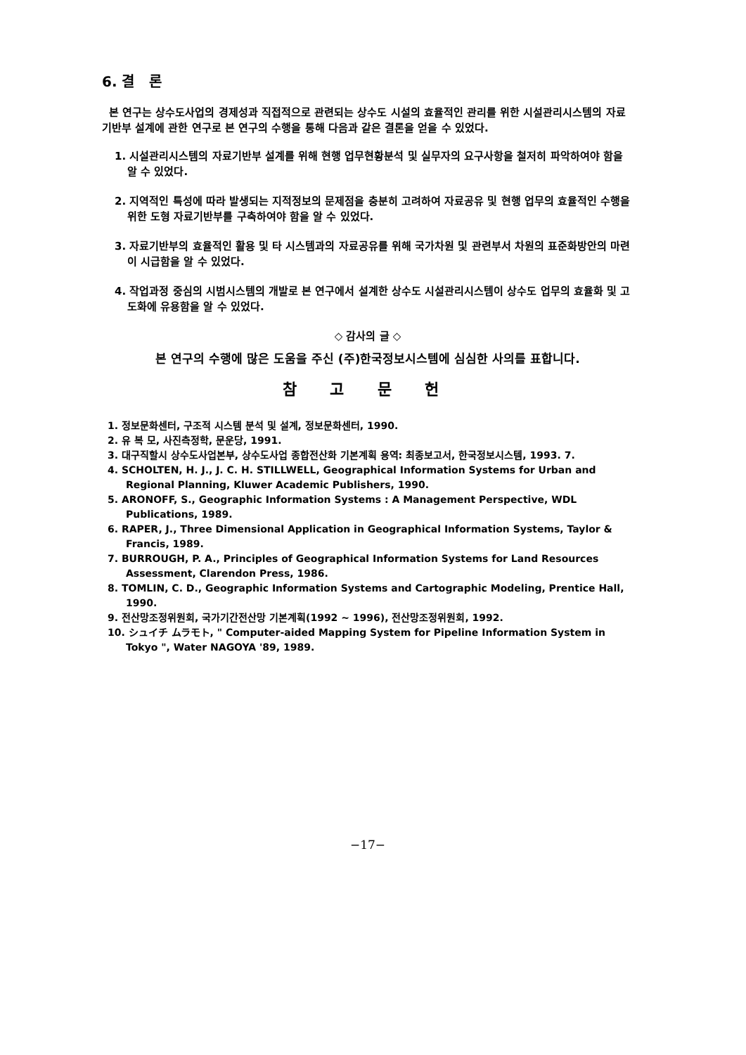6. 결 론
본 연구는 상수도사업의 경제성과 직접적으로 관련되는 상수도 시설의 효율적인 관리를 위한 시설관리시스템의 자료기반부 설계에 관한 연구로 본 연구의 수행을 통해 다음과 같은 결론을 얻을 수 있었다.
1. 시설관리시스템의 자료기반부 설계를 위해 현행 업무현황분석 및 실무자의 요구사항을 철저히 파악하여야 함을 알 수 있었다.
2. 지역적인 특성에 따라 발생되는 지적정보의 문제점을 충분히 고려하여 자료공유 및 현행 업무의 효율적인 수행을 위한 도형 자료기반부를 구축하여야 함을 알 수 있었다.
3. 자료기반부의 효율적인 활용 및 타 시스템과의 자료공유를 위해 국가차원 및 관련부서 차원의 표준화방안의 마련이 시급함을 알 수 있었다.
4. 작업과정 중심의 시범시스템의 개발로 본 연구에서 설계한 상수도 시설관리시스템이 상수도 업무의 효율화 및 고도화에 유용함을 알 수 있었다.
◇ 감사의 글 ◇
본 연구의 수행에 많은 도움을 주신 (주)한국정보시스템에 심심한 사의를 표합니다.
참 고 문 헌
1. 정보문화센터, 구조적 시스템 분석 및 설계, 정보문화센터, 1990.
2. 유 복 모, 사진측정학, 문운당, 1991.
3. 대구직할시 상수도사업본부, 상수도사업 종합전산화 기본계획 용역: 최종보고서, 한국정보시스템, 1993. 7.
4. SCHOLTEN, H. J., J. C. H. STILLWELL, Geographical Information Systems for Urban and Regional Planning, Kluwer Academic Publishers, 1990.
5. ARONOFF, S., Geographic Information Systems : A Management Perspective, WDL Publications, 1989.
6. RAPER, J., Three Dimensional Application in Geographical Information Systems, Taylor & Francis, 1989.
7. BURROUGH, P. A., Principles of Geographical Information Systems for Land Resources Assessment, Clarendon Press, 1986.
8. TOMLIN, C. D., Geographic Information Systems and Cartographic Modeling, Prentice Hall, 1990.
9. 전산망조정위원회, 국가기간전산망 기본계획(1992 ~ 1996), 전산망조정위원회, 1992.
10. シュイチ ムラモト, " Computer-aided Mapping System for Pipeline Information System in Tokyo ", Water NAGOYA '89, 1989.
−17−